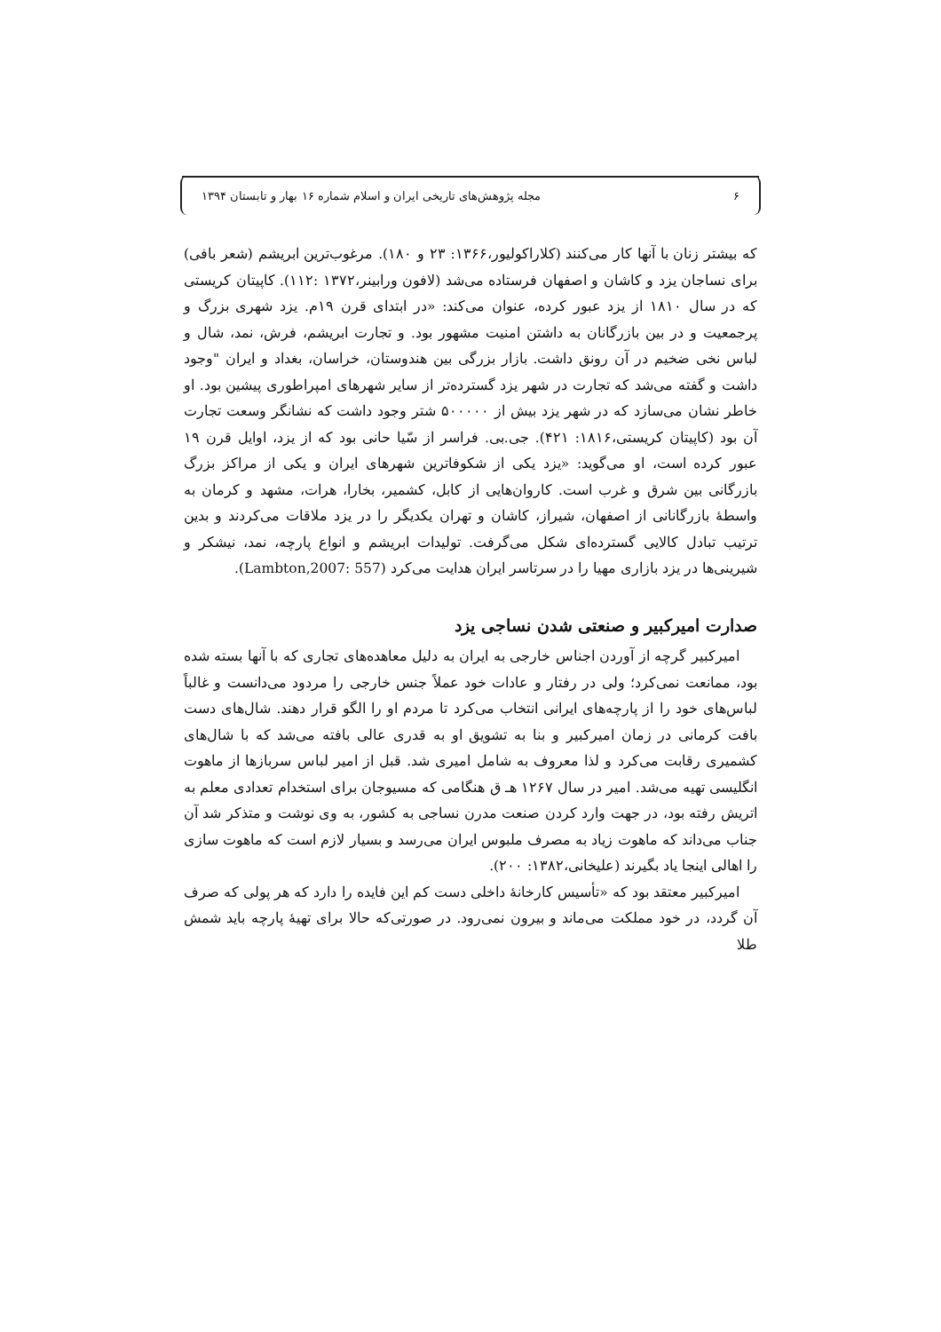۶ مجله پژوهش‌های تاریخی ایران و اسلام شماره ۱۶ بهار و تابستان ۱۳۹۴
که بیشتر زنان با آنها کار می‌کنند (کلاراکولیور،۱۳۶۶: ۲۳ و ۱۸۰). مرغوب‌ترین ابریشم (شعر بافی) برای نساجان یزد و کاشان و اصفهان فرستاده می‌شد (لافون ورابینر،۱۳۷۲ :۱۱۲). کاپیتان کریستی که در سال ۱۸۱۰ از یزد عبور کرده، عنوان می‌کند: «در ابتدای قرن ۱۹م. یزد شهری بزرگ و پرجمعیت و در بین بازرگانان به داشتن امنیت مشهور بود. و تجارت ابریشم، فرش، نمد، شال و لباس نخی ضخیم در آن رونق داشت. بازار بزرگی بین هندوستان، خراسان، بغداد و ایران "وجود داشت و گفته می‌شد که تجارت در شهر یزد گسترده‌تر از سایر شهرهای امپراطوری پیشین بود. او خاطر نشان می‌سازد که در شهر یزد بیش از ۵۰۰۰۰۰ شتر وجود داشت که نشانگر وسعت تجارت آن بود (کاپیتان کریستی،۱۸۱۶: ۴۲۱). جی.بی. فراسر از سّیا حانی بود که از یزد، اوایل قرن ۱۹ عبور کرده است، او می‌گوید: «یزد یکی از شکوفاترین شهرهای ایران و یکی از مراکز بزرگ بازرگانی بین شرق و غرب است. کاروان‌هایی از کابل، کشمیر، بخارا، هرات، مشهد و کرمان به واسطهٔ بازرگانانی از اصفهان، شیراز، کاشان و تهران یکدیگر را در یزد ملاقات می‌کردند و بدین ترتیب تبادل کالایی گسترده‌ای شکل می‌گرفت. تولیدات ابریشم و انواع پارچه، نمد، نیشکر و شیرینی‌ها در یزد بازاری مهیا را در سرتاسر ایران هدایت می‌کرد (Lambton,2007: 557).
صدارت امیرکبیر و صنعتی شدن نساجی یزد
امیرکبیر گرچه از آوردن اجناس خارجی به ایران به دلیل معاهده‌های تجاری که با آنها بسته شده بود، ممانعت نمی‌کرد؛ ولی در رفتار و عادات خود عملاً جنس خارجی را مردود می‌دانست و غالباً لباس‌های خود را از پارچه‌های ایرانی انتخاب می‌کرد تا مردم او را الگو قرار دهند. شال‌های دست بافت کرمانی در زمان امیرکبیر و بنا به تشویق او به قدری عالی بافته می‌شد که با شال‌های کشمیری رقابت می‌کرد و لذا معروف به شامل امیری شد. قبل از امیر لباس سربازها از ماهوت انگلیسی تهیه می‌شد. امیر در سال ۱۲۶۷ هـ ق هنگامی که مسیوجان برای استخدام تعدادی معلم به اتریش رفته بود، در جهت وارد کردن صنعت مدرن نساجی به کشور، به وی نوشت و متذکر شد آن جناب می‌داند که ماهوت زیاد به مصرف ملبوس ایران می‌رسد و بسیار لازم است که ماهوت سازی را اهالی اینجا یاد بگیرند (علیخانی،۱۳۸۲: ۲۰۰).
امیرکبیر معتقد بود که «تأسیس کارخانهٔ داخلی دست کم این فایده را دارد که هر پولی که صرف آن گردد، در خود مملکت می‌ماند و بیرون نمی‌رود. در صورتی‌که حالا برای تهیهٔ پارچه باید شمش طلا